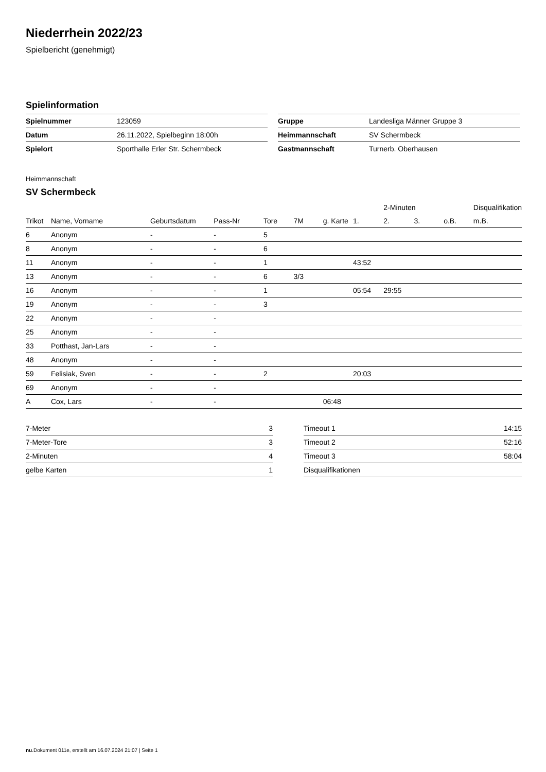Niederrhein 2022/23
Spielbericht (genehmigt)
Spielinformation
| Spielnummer | 123059 |
| Datum | 26.11.2022, Spielbeginn 18:00h |
| Spielort | Sporthalle Erler Str. Schermbeck |
| Gruppe | Landesliga Männer Gruppe 3 |
| Heimmannschaft | SV Schermbeck |
| Gastmannschaft | Turnerb. Oberhausen |
Heimmannschaft
SV Schermbeck
| | | | | | | | | 2-Minuten | | | Disqualifikation |
| --- | --- | --- | --- | --- | --- | --- | --- | --- | --- | --- | --- |
| Trikot | Name, Vorname | Geburtsdatum | Pass-Nr | Tore | 7M | g. Karte | 1. | 2. | 3. | o.B. | m.B. |
| 6 | Anonym | - | - | 5 | | | | | | | |
| 8 | Anonym | - | - | 6 | | | | | | | |
| 11 | Anonym | - | - | 1 | | | 43:52 | | | | |
| 13 | Anonym | - | - | 6 | 3/3 | | | | | | |
| 16 | Anonym | - | - | 1 | | | 05:54 | 29:55 | | | |
| 19 | Anonym | - | - | 3 | | | | | | | |
| 22 | Anonym | - | - | | | | | | | | |
| 25 | Anonym | - | - | | | | | | | | |
| 33 | Potthast, Jan-Lars | - | - | | | | | | | | |
| 48 | Anonym | - | - | | | | | | | | |
| 59 | Felisiak, Sven | - | - | 2 | | | 20:03 | | | | |
| 69 | Anonym | - | - | | | | | | | | |
| A | Cox, Lars | - | - | | | 06:48 | | | | | |
| 7-Meter | 3 |
| 7-Meter-Tore | 3 |
| 2-Minuten | 4 |
| gelbe Karten | 1 |
| Timeout 1 | 14:15 |
| Timeout 2 | 52:16 |
| Timeout 3 | 58:04 |
| Disqualifikationen | |
nu.Dokument 011e, erstellt am 16.07.2024 21:07 | Seite 1